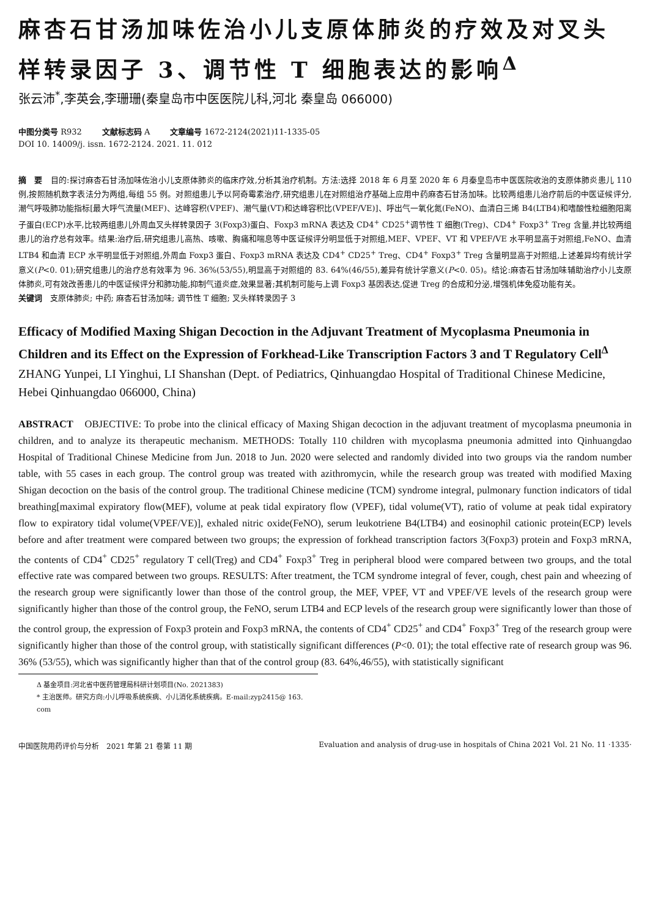麻杏石甘汤加味佐治小儿支原体肺炎的疗效及对叉头样转录因子 3、调节性 T 细胞表达的影响<sup>Δ</sup>
张云沛<sup>*</sup>,李英会,李珊珊(秦皇岛市中医医院儿科,河北 秦皇岛 066000)
中图分类号 R932 文献标志码 A 文章编号 1672-2124(2021)11-1335-05
DOI 10. 14009/j. issn. 1672-2124. 2021. 11. 012
摘　要　目的:探讨麻杏石甘汤加味佐治小儿支原体肺炎的临床疗效,分析其治疗机制。方法:选择 2018 年 6 月至 2020 年 6 月秦皇岛市中医医院收治的支原体肺炎患儿 110 例,按照随机数字表法分为两组,每组 55 例。对照组患儿予以阿奇霉素治疗,研究组患儿在对照组治疗基础上应用中药麻杏石甘汤加味。比较两组患儿治疗前后的中医证候评分,潮气呼吸肺功能指标[最大呼气流量(MEF)、达峰容积(VPEF)、潮气量(VT)和达峰容积比(VPEF/VE)]、呼出气一氧化氮(FeNO)、血清白三烯 B4(LTB4)和嗜酸性粒细胞阳离子蛋白(ECP)水平,比较两组患儿外周血叉头样转录因子 3(Foxp3)蛋白、Foxp3 mRNA 表达及 CD4<sup>+</sup> CD25<sup>+</sup>调节性 T 细胞(Treg)、CD4<sup>+</sup> Foxp3<sup>+</sup> Treg 含量,并比较两组患儿的治疗总有效率。结果:治疗后,研究组患儿高热、咳嗽、胸痛和喘息等中医证候评分明显低于对照组,MEF、VPEF、VT 和 VPEF/VE 水平明显高于对照组,FeNO、血清 LTB4 和血清 ECP 水平明显低于对照组,外周血 Foxp3 蛋白、Foxp3 mRNA 表达及 CD4<sup>+</sup> CD25<sup>+</sup> Treg、CD4<sup>+</sup> Foxp3<sup>+</sup> Treg 含量明显高于对照组,上述差异均有统计学意义(P<0. 01);研究组患儿的治疗总有效率为 96. 36%(53/55),明显高于对照组的 83. 64%(46/55),差异有统计学意义(P<0. 05)。结论:麻杏石甘汤加味辅助治疗小儿支原体肺炎,可有效改善患儿的中医证候评分和肺功能,抑制气道炎症,效果显著;其机制可能与上调 Foxp3 基因表达,促进 Treg 的合成和分泌,增强机体免疫功能有关。
关键词　支原体肺炎; 中药; 麻杏石甘汤加味; 调节性 T 细胞; 叉头样转录因子 3
Efficacy of Modified Maxing Shigan Decoction in the Adjuvant Treatment of Mycoplasma Pneumonia in Children and its Effect on the Expression of Forkhead-Like Transcription Factors 3 and T Regulatory Cell<sup>Δ</sup>
ZHANG Yunpei, LI Yinghui, LI Shanshan (Dept. of Pediatrics, Qinhuangdao Hospital of Traditional Chinese Medicine, Hebei Qinhuangdao 066000, China)
ABSTRACT　OBJECTIVE: To probe into the clinical efficacy of Maxing Shigan decoction in the adjuvant treatment of mycoplasma pneumonia in children, and to analyze its therapeutic mechanism. METHODS: Totally 110 children with mycoplasma pneumonia admitted into Qinhuangdao Hospital of Traditional Chinese Medicine from Jun. 2018 to Jun. 2020 were selected and randomly divided into two groups via the random number table, with 55 cases in each group. The control group was treated with azithromycin, while the research group was treated with modified Maxing Shigan decoction on the basis of the control group. The traditional Chinese medicine (TCM) syndrome integral, pulmonary function indicators of tidal breathing[maximal expiratory flow(MEF), volume at peak tidal expiratory flow (VPEF), tidal volume(VT), ratio of volume at peak tidal expiratory flow to expiratory tidal volume(VPEF/VE)], exhaled nitric oxide(FeNO), serum leukotriene B4(LTB4) and eosinophil cationic protein(ECP) levels before and after treatment were compared between two groups; the expression of forkhead transcription factors 3(Foxp3) protein and Foxp3 mRNA, the contents of CD4<sup>+</sup> CD25<sup>+</sup> regulatory T cell(Treg) and CD4<sup>+</sup> Foxp3<sup>+</sup> Treg in peripheral blood were compared between two groups, and the total effective rate was compared between two groups. RESULTS: After treatment, the TCM syndrome integral of fever, cough, chest pain and wheezing of the research group were significantly lower than those of the control group, the MEF, VPEF, VT and VPEF/VE levels of the research group were significantly higher than those of the control group, the FeNO, serum LTB4 and ECP levels of the research group were significantly lower than those of the control group, the expression of Foxp3 protein and Foxp3 mRNA, the contents of CD4<sup>+</sup> CD25<sup>+</sup> and CD4<sup>+</sup> Foxp3<sup>+</sup> Treg of the research group were significantly higher than those of the control group, with statistically significant differences (P<0. 01); the total effective rate of research group was 96. 36% (53/55), which was significantly higher than that of the control group (83. 64%,46/55), with statistically significant
Δ 基金项目:河北省中医药管理局科研计划项目(No. 2021383)
* 主治医师。研究方向:小儿呼吸系统疾病、小儿消化系统疾病。E-mail:zyp2415@ 163. com
中国医院用药评价与分析　2021 年第 21 卷第 11 期 Evaluation and analysis of drug-use in hospitals of China 2021 Vol. 21 No. 11 ·1335·